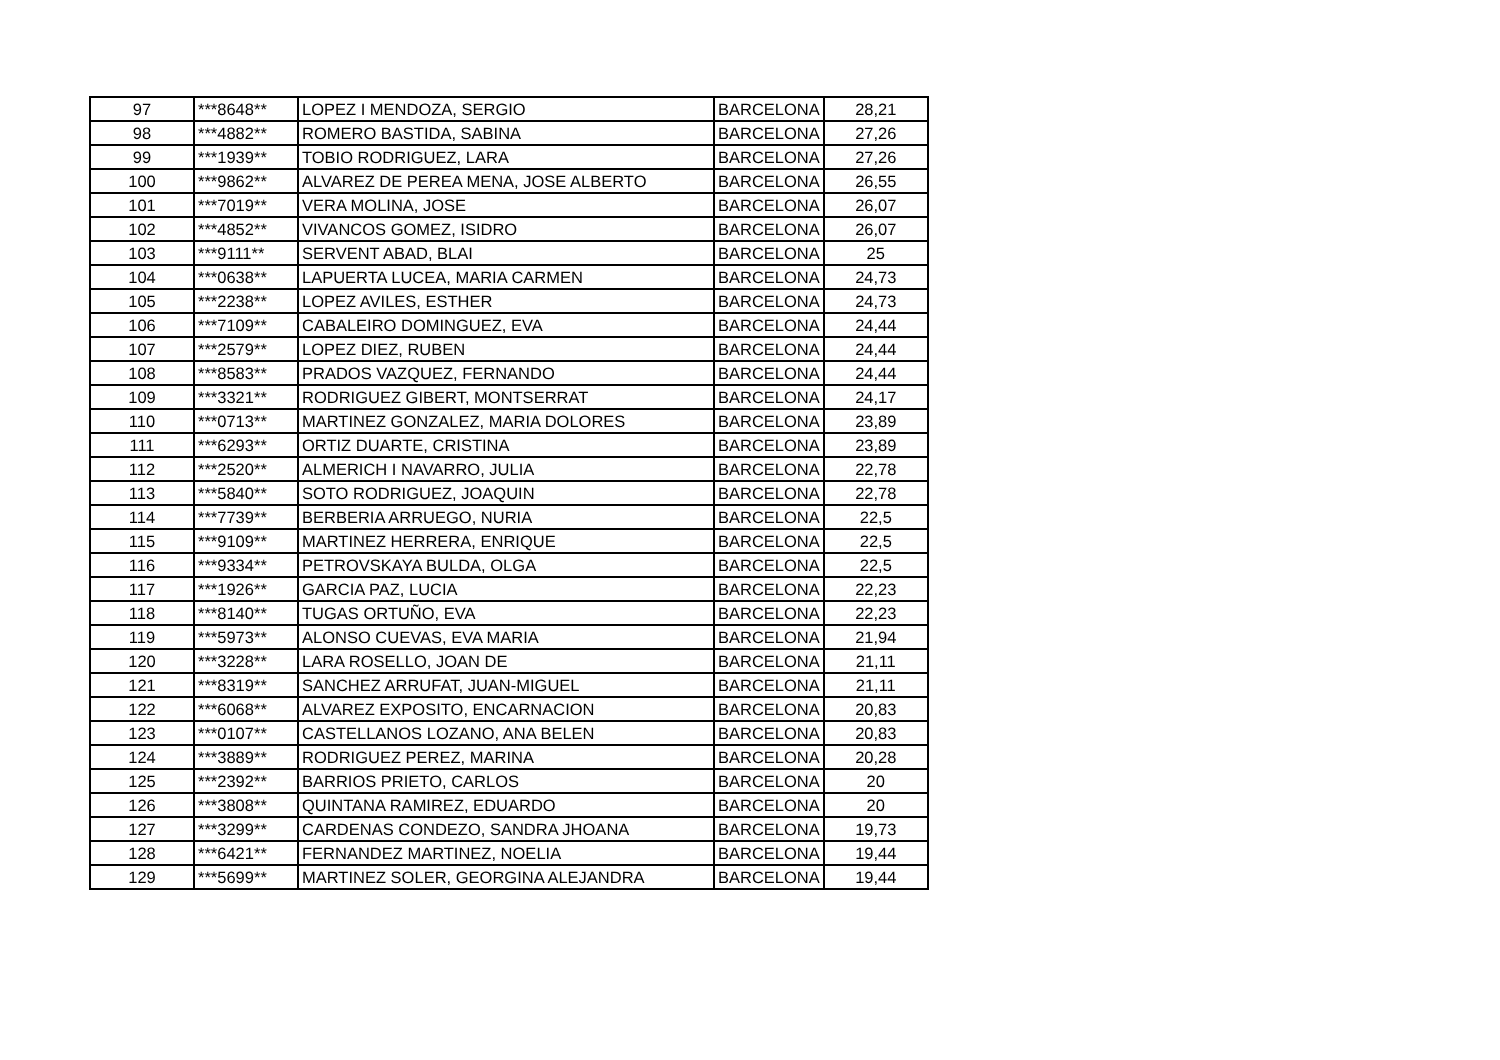| 97 | ***8648** | LOPEZ I MENDOZA, SERGIO | BARCELONA | 28,21 |
| 98 | ***4882** | ROMERO BASTIDA, SABINA | BARCELONA | 27,26 |
| 99 | ***1939** | TOBIO RODRIGUEZ, LARA | BARCELONA | 27,26 |
| 100 | ***9862** | ALVAREZ DE PEREA MENA, JOSE ALBERTO | BARCELONA | 26,55 |
| 101 | ***7019** | VERA MOLINA, JOSE | BARCELONA | 26,07 |
| 102 | ***4852** | VIVANCOS GOMEZ, ISIDRO | BARCELONA | 26,07 |
| 103 | ***9111** | SERVENT ABAD, BLAI | BARCELONA | 25 |
| 104 | ***0638** | LAPUERTA LUCEA, MARIA CARMEN | BARCELONA | 24,73 |
| 105 | ***2238** | LOPEZ AVILES, ESTHER | BARCELONA | 24,73 |
| 106 | ***7109** | CABALEIRO DOMINGUEZ, EVA | BARCELONA | 24,44 |
| 107 | ***2579** | LOPEZ DIEZ, RUBEN | BARCELONA | 24,44 |
| 108 | ***8583** | PRADOS VAZQUEZ, FERNANDO | BARCELONA | 24,44 |
| 109 | ***3321** | RODRIGUEZ GIBERT, MONTSERRAT | BARCELONA | 24,17 |
| 110 | ***0713** | MARTINEZ GONZALEZ, MARIA DOLORES | BARCELONA | 23,89 |
| 111 | ***6293** | ORTIZ DUARTE, CRISTINA | BARCELONA | 23,89 |
| 112 | ***2520** | ALMERICH I NAVARRO, JULIA | BARCELONA | 22,78 |
| 113 | ***5840** | SOTO RODRIGUEZ, JOAQUIN | BARCELONA | 22,78 |
| 114 | ***7739** | BERBERIA ARRUEGO, NURIA | BARCELONA | 22,5 |
| 115 | ***9109** | MARTINEZ HERRERA, ENRIQUE | BARCELONA | 22,5 |
| 116 | ***9334** | PETROVSKAYA BULDA, OLGA | BARCELONA | 22,5 |
| 117 | ***1926** | GARCIA PAZ, LUCIA | BARCELONA | 22,23 |
| 118 | ***8140** | TUGAS ORTUÑO, EVA | BARCELONA | 22,23 |
| 119 | ***5973** | ALONSO CUEVAS, EVA MARIA | BARCELONA | 21,94 |
| 120 | ***3228** | LARA ROSELLO, JOAN DE | BARCELONA | 21,11 |
| 121 | ***8319** | SANCHEZ ARRUFAT, JUAN-MIGUEL | BARCELONA | 21,11 |
| 122 | ***6068** | ALVAREZ EXPOSITO, ENCARNACION | BARCELONA | 20,83 |
| 123 | ***0107** | CASTELLANOS LOZANO, ANA BELEN | BARCELONA | 20,83 |
| 124 | ***3889** | RODRIGUEZ PEREZ, MARINA | BARCELONA | 20,28 |
| 125 | ***2392** | BARRIOS PRIETO, CARLOS | BARCELONA | 20 |
| 126 | ***3808** | QUINTANA RAMIREZ, EDUARDO | BARCELONA | 20 |
| 127 | ***3299** | CARDENAS CONDEZO, SANDRA JHOANA | BARCELONA | 19,73 |
| 128 | ***6421** | FERNANDEZ MARTINEZ, NOELIA | BARCELONA | 19,44 |
| 129 | ***5699** | MARTINEZ SOLER, GEORGINA ALEJANDRA | BARCELONA | 19,44 |